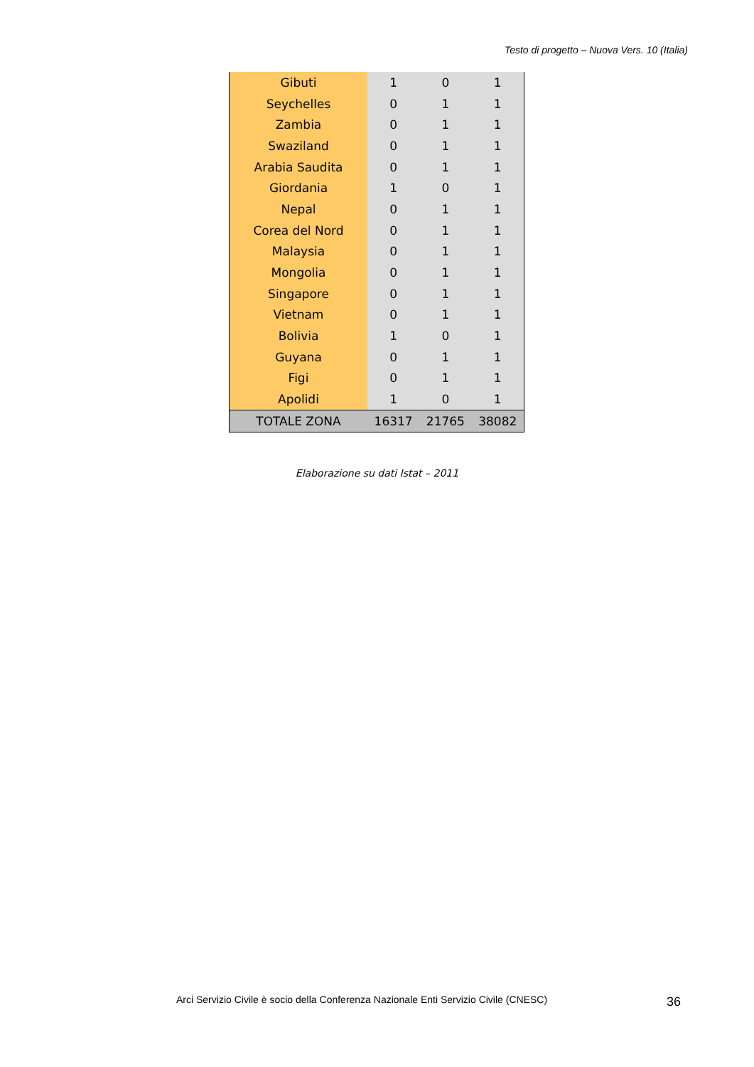Testo di progetto – Nuova Vers. 10 (Italia)
| Gibuti | 1 | 0 | 1 |
| Seychelles | 0 | 1 | 1 |
| Zambia | 0 | 1 | 1 |
| Swaziland | 0 | 1 | 1 |
| Arabia Saudita | 0 | 1 | 1 |
| Giordania | 1 | 0 | 1 |
| Nepal | 0 | 1 | 1 |
| Corea del Nord | 0 | 1 | 1 |
| Malaysia | 0 | 1 | 1 |
| Mongolia | 0 | 1 | 1 |
| Singapore | 0 | 1 | 1 |
| Vietnam | 0 | 1 | 1 |
| Bolivia | 1 | 0 | 1 |
| Guyana | 0 | 1 | 1 |
| Figi | 0 | 1 | 1 |
| Apolidi | 1 | 0 | 1 |
| TOTALE ZONA | 16317 | 21765 | 38082 |
Elaborazione su dati Istat – 2011
Arci Servizio Civile è socio della Conferenza Nazionale Enti Servizio Civile (CNESC)
36